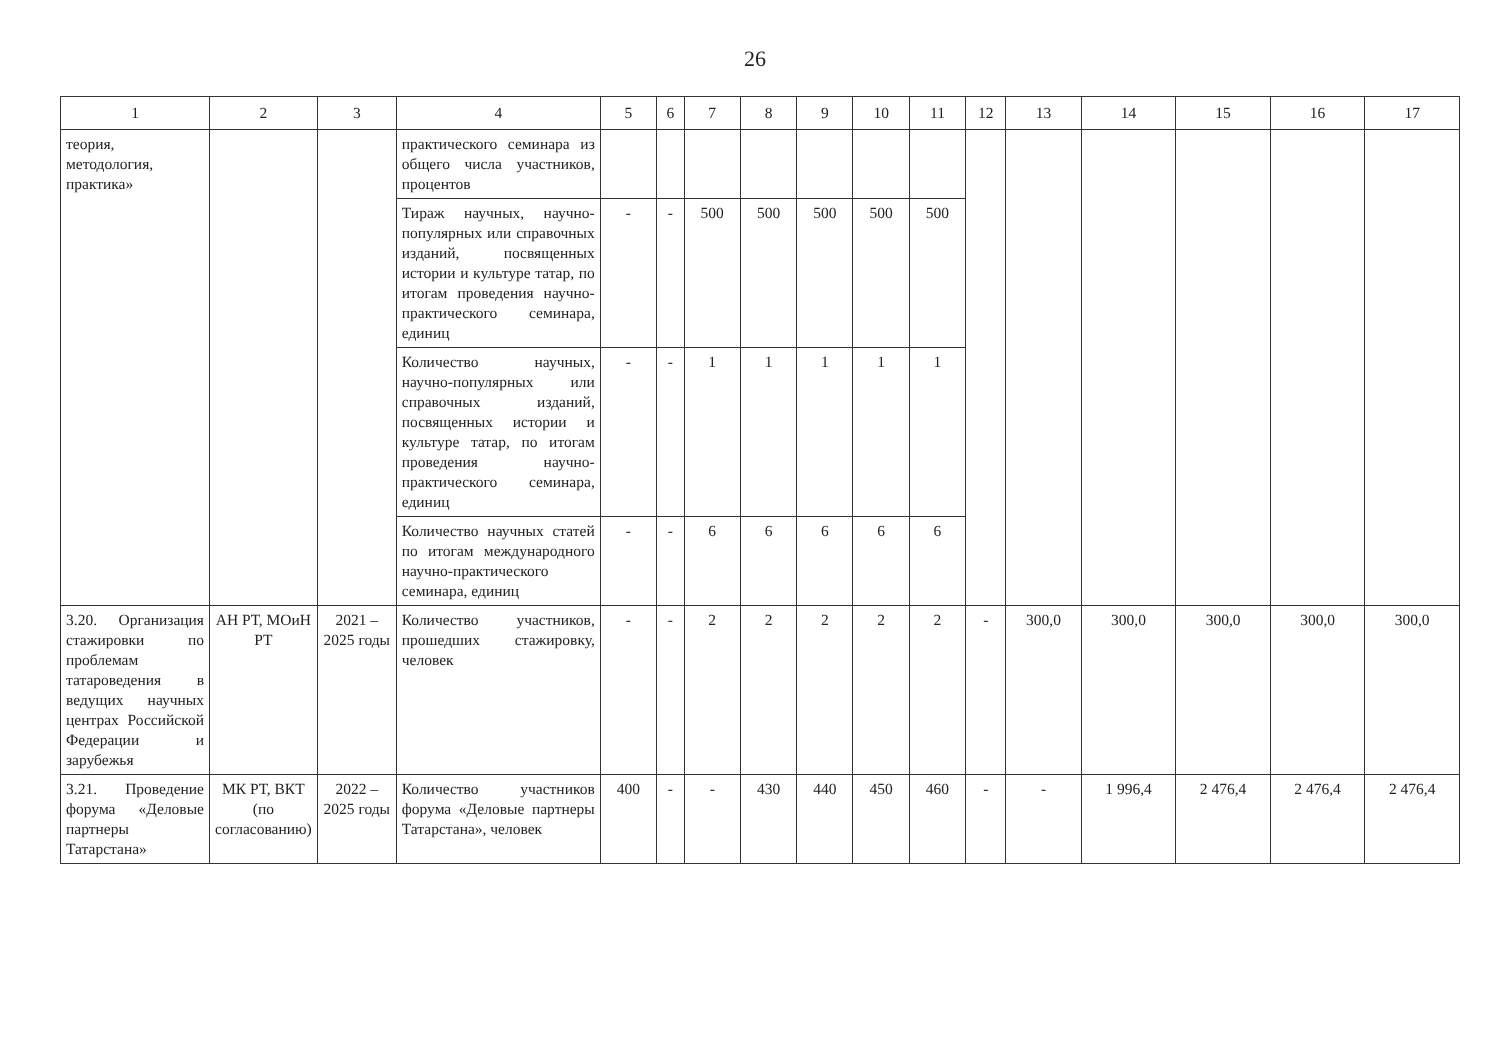26
| 1 | 2 | 3 | 4 | 5 | 6 | 7 | 8 | 9 | 10 | 11 | 12 | 13 | 14 | 15 | 16 | 17 |
| --- | --- | --- | --- | --- | --- | --- | --- | --- | --- | --- | --- | --- | --- | --- | --- | --- |
| теория, методология, практика» | | | практического семинара из общего числа участников, процентов | | | | | | | | | | | | | |
| | | | Тираж научных, научно-популярных или справочных изданий, посвященных истории и культуре татар, по итогам проведения научно-практического семинара, единиц | - | - | 500 | 500 | 500 | 500 | 500 | | | | | | |
| | | | Количество научных, научно-популярных или справочных изданий, посвященных истории и культуре татар, по итогам проведения научно-практического семинара, единиц | - | - | 1 | 1 | 1 | 1 | 1 | | | | | | |
| | | | Количество научных статей по итогам международного научно-практического семинара, единиц | - | - | 6 | 6 | 6 | 6 | 6 | | | | | | |
| 3.20. Организация стажировки по проблемам татароведения в ведущих научных центрах Российской Федерации и зарубежья | АН РТ, МОиН РТ | 2021 – 2025 годы | Количество участников, прошедших стажировку, человек | - | - | 2 | 2 | 2 | 2 | 2 | - | 300,0 | 300,0 | 300,0 | 300,0 | 300,0 |
| 3.21. Проведение форума «Деловые партнеры Татарстана» | МК РТ, ВКТ (по согласованию) | 2022 – 2025 годы | Количество участников форума «Деловые партнеры Татарстана», человек | 400 | - | - | 430 | 440 | 450 | 460 | - | - | 1 996,4 | 2 476,4 | 2 476,4 | 2 476,4 |